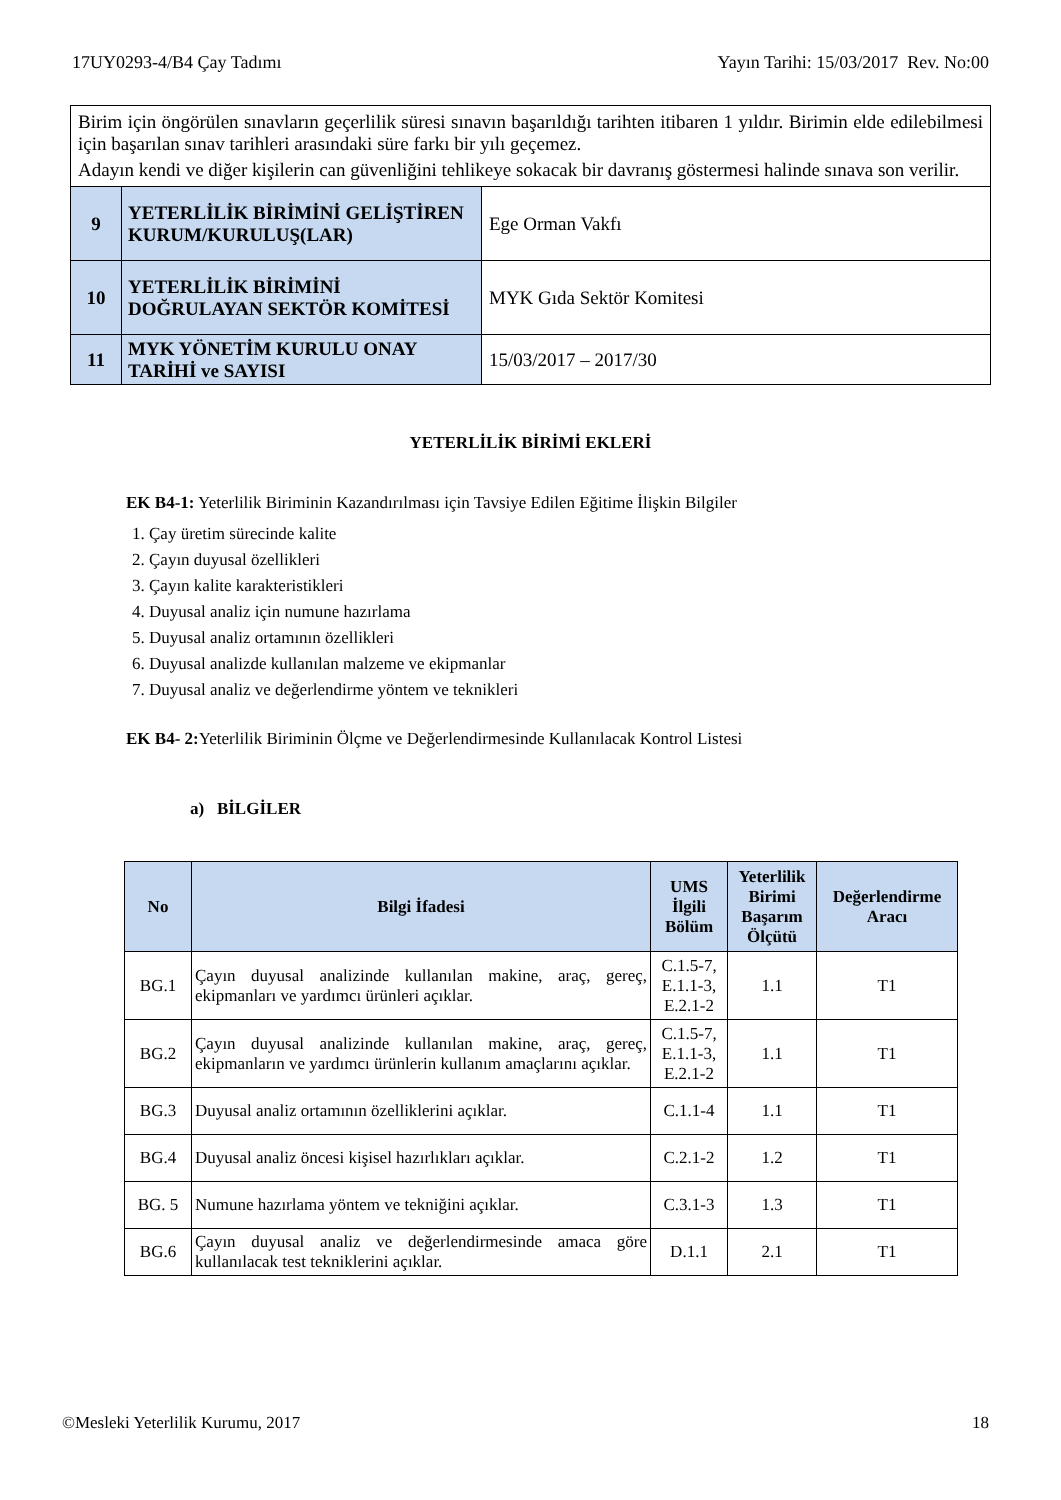17UY0293-4/B4 Çay Tadımı Yayın Tarihi: 15/03/2017 Rev. No:00
| Birim için öngörülen sınavların geçerlilik süresi sınavın başarıldığı tarihten itibaren 1 yıldır. Birimin elde edilebilmesi için başarılan sınav tarihleri arasındaki süre farkı bir yılı geçemez. Adayın kendi ve diğer kişilerin can güvenliğini tehlikeye sokacak bir davranış göstermesi halinde sınava son verilir. | | |
| 9 | YETERLİLİK BİRİMİNİ GELİŞTİREN KURUM/KURULUŞ(LAR) | Ege Orman Vakfı |
| 10 | YETERLİLİK BİRİMİNİ DOĞRULAYAN SEKTÖR KOMİTESİ | MYK Gıda Sektör Komitesi |
| 11 | MYK YÖNETİM KURULU ONAY TARİHİ ve SAYISI | 15/03/2017 – 2017/30 |
YETERLİLİK BİRİMİ EKLERİ
EK B4-1: Yeterlilik Biriminin Kazandırılması için Tavsiye Edilen Eğitime İlişkin Bilgiler
1. Çay üretim sürecinde kalite
2. Çayın duyusal özellikleri
3. Çayın kalite karakteristikleri
4. Duyusal analiz için numune hazırlama
5. Duyusal analiz ortamının özellikleri
6. Duyusal analizde kullanılan malzeme ve ekipmanlar
7. Duyusal analiz ve değerlendirme yöntem ve teknikleri
EK B4- 2: Yeterlilik Biriminin Ölçme ve Değerlendirmesinde Kullanılacak Kontrol Listesi
a) BİLGİLER
| No | Bilgi İfadesi | UMS İlgili Bölüm | Yeterlilik Birimi Başarım Ölçütü | Değerlendirme Aracı |
| --- | --- | --- | --- | --- |
| BG.1 | Çayın duyusal analizinde kullanılan makine, araç, gereç, ekipmanları ve yardımcı ürünleri açıklar. | C.1.5-7, E.1.1-3, E.2.1-2 | 1.1 | T1 |
| BG.2 | Çayın duyusal analizinde kullanılan makine, araç, gereç, ekipmanların ve yardımcı ürünlerin kullanım amaçlarını açıklar. | C.1.5-7, E.1.1-3, E.2.1-2 | 1.1 | T1 |
| BG.3 | Duyusal analiz ortamının özelliklerini açıklar. | C.1.1-4 | 1.1 | T1 |
| BG.4 | Duyusal analiz öncesi kişisel hazırlıkları açıklar. | C.2.1-2 | 1.2 | T1 |
| BG. 5 | Numune hazırlama yöntem ve tekniğini açıklar. | C.3.1-3 | 1.3 | T1 |
| BG.6 | Çayın duyusal analiz ve değerlendirmesinde amaca göre kullanılacak test tekniklerini açıklar. | D.1.1 | 2.1 | T1 |
©Mesleki Yeterlilik Kurumu, 2017 18